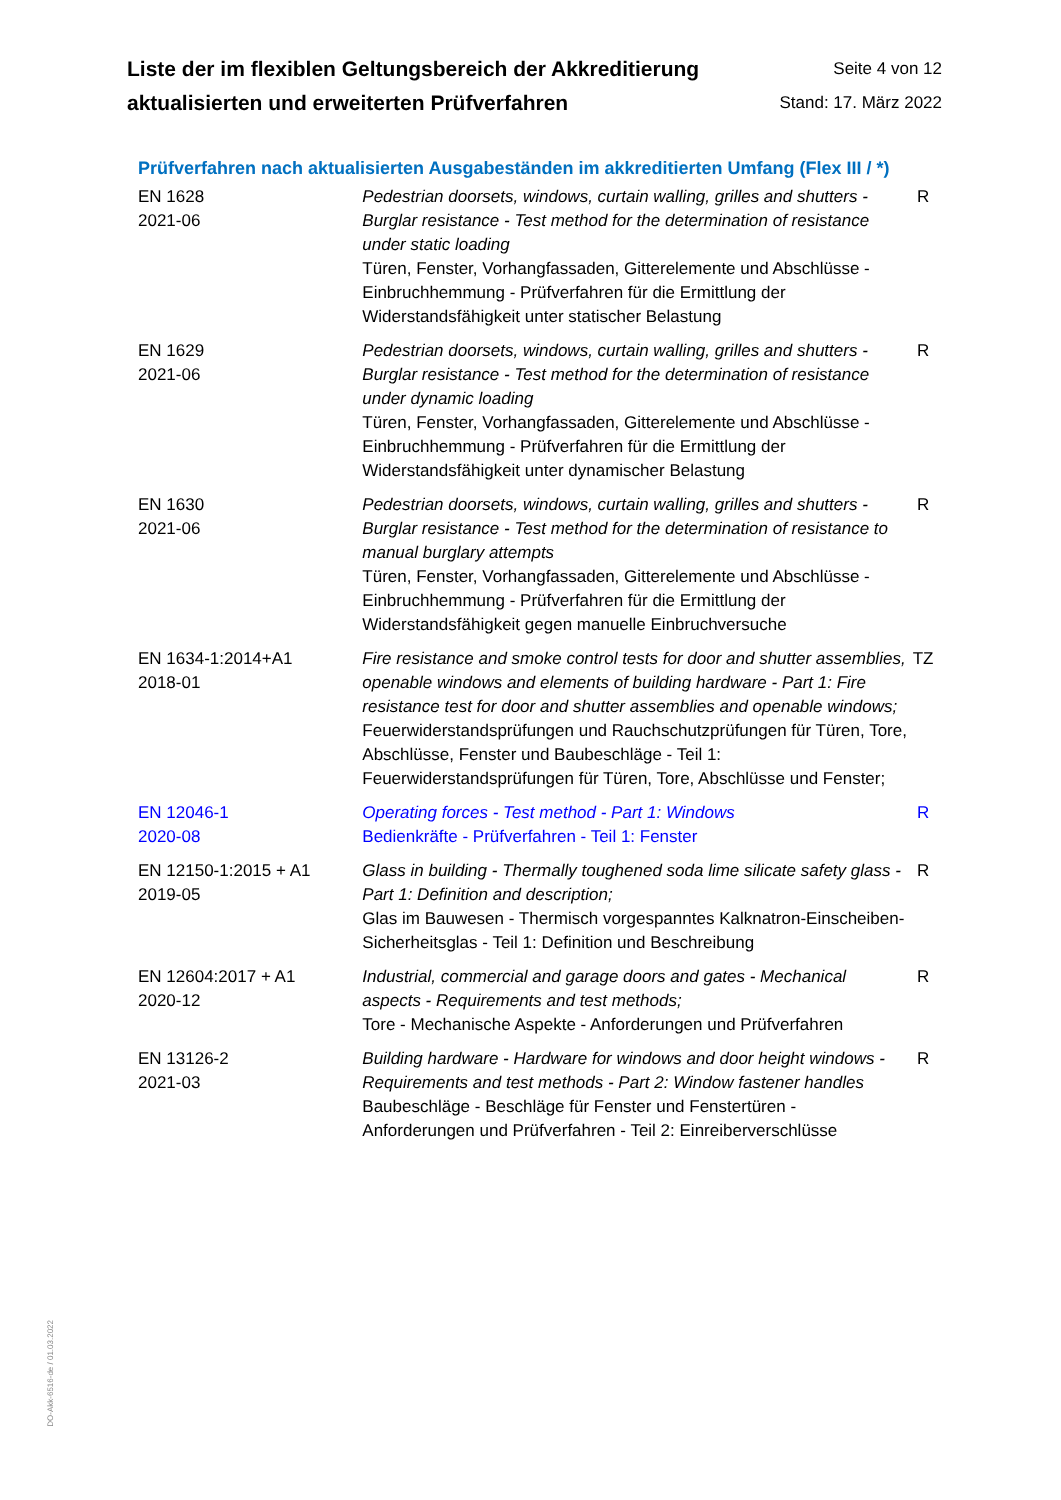Liste der im flexiblen Geltungsbereich der Akkreditierung
aktualisierten und erweiterten Prüfverfahren
Seite 4 von 12
Stand: 17. März 2022
Prüfverfahren nach aktualisierten Ausgabeständen im akkreditierten Umfang (Flex III / *)
| EN 1628 2021-06 | Pedestrian doorsets, windows, curtain walling, grilles and shutters - Burglar resistance - Test method for the determination of resistance under static loading Türen, Fenster, Vorhangfassaden, Gitterelemente und Abschlüsse - Einbruchhemmung - Prüfverfahren für die Ermittlung der Widerstandsfähigkeit unter statischer Belastung | R |
| EN 1629 2021-06 | Pedestrian doorsets, windows, curtain walling, grilles and shutters - Burglar resistance - Test method for the determination of resistance under dynamic loading Türen, Fenster, Vorhangfassaden, Gitterelemente und Abschlüsse - Einbruchhemmung - Prüfverfahren für die Ermittlung der Widerstandsfähigkeit unter dynamischer Belastung | R |
| EN 1630 2021-06 | Pedestrian doorsets, windows, curtain walling, grilles and shutters - Burglar resistance - Test method for the determination of resistance to manual burglary attempts Türen, Fenster, Vorhangfassaden, Gitterelemente und Abschlüsse - Einbruchhemmung - Prüfverfahren für die Ermittlung der Widerstandsfähigkeit gegen manuelle Einbruchversuche | R |
| EN 1634-1:2014+A1 2018-01 | Fire resistance and smoke control tests for door and shutter assemblies, openable windows and elements of building hardware - Part 1: Fire resistance test for door and shutter assemblies and openable windows; Feuerwiderstandsprüfungen und Rauchschutzprüfungen für Türen, Tore, Abschlüsse, Fenster und Baubeschläge - Teil 1: Feuerwiderstandsprüfungen für Türen, Tore, Abschlüsse und Fenster; | TZ |
| EN 12046-1 2020-08 | Operating forces - Test method - Part 1: Windows Bedienkräfte - Prüfverfahren - Teil 1: Fenster | R |
| EN 12150-1:2015 + A1 2019-05 | Glass in building - Thermally toughened soda lime silicate safety glass - Part 1: Definition and description; Glas im Bauwesen - Thermisch vorgespanntes Kalknatron-Einscheiben-Sicherheitsglas - Teil 1: Definition und Beschreibung | R |
| EN 12604:2017 + A1 2020-12 | Industrial, commercial and garage doors and gates - Mechanical aspects - Requirements and test methods; Tore - Mechanische Aspekte - Anforderungen und Prüfverfahren | R |
| EN 13126-2 2021-03 | Building hardware - Hardware for windows and door height windows - Requirements and test methods - Part 2: Window fastener handles Baubeschläge - Beschläge für Fenster und Fenstertüren - Anforderungen und Prüfverfahren - Teil 2: Einreiberverschlüsse | R |
DO-Akk-6516-de / 01.03.2022